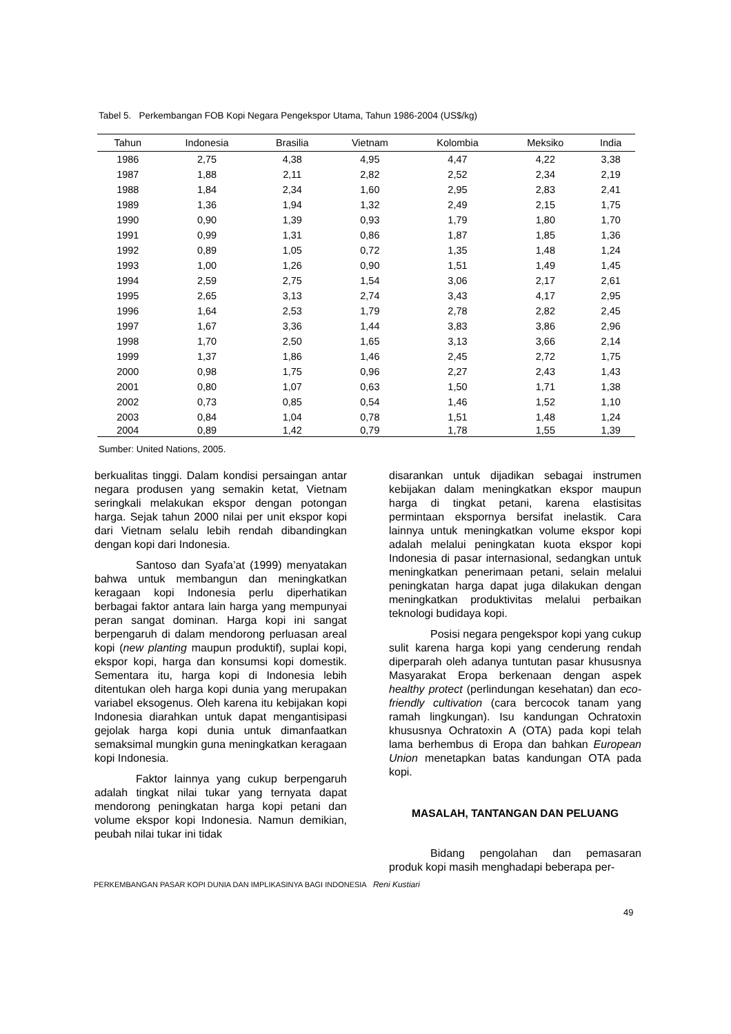Tabel 5. Perkembangan FOB Kopi Negara Pengekspor Utama, Tahun 1986-2004 (US$/kg)
| Tahun | Indonesia | Brasilia | Vietnam | Kolombia | Meksiko | India |
| --- | --- | --- | --- | --- | --- | --- |
| 1986 | 2,75 | 4,38 | 4,95 | 4,47 | 4,22 | 3,38 |
| 1987 | 1,88 | 2,11 | 2,82 | 2,52 | 2,34 | 2,19 |
| 1988 | 1,84 | 2,34 | 1,60 | 2,95 | 2,83 | 2,41 |
| 1989 | 1,36 | 1,94 | 1,32 | 2,49 | 2,15 | 1,75 |
| 1990 | 0,90 | 1,39 | 0,93 | 1,79 | 1,80 | 1,70 |
| 1991 | 0,99 | 1,31 | 0,86 | 1,87 | 1,85 | 1,36 |
| 1992 | 0,89 | 1,05 | 0,72 | 1,35 | 1,48 | 1,24 |
| 1993 | 1,00 | 1,26 | 0,90 | 1,51 | 1,49 | 1,45 |
| 1994 | 2,59 | 2,75 | 1,54 | 3,06 | 2,17 | 2,61 |
| 1995 | 2,65 | 3,13 | 2,74 | 3,43 | 4,17 | 2,95 |
| 1996 | 1,64 | 2,53 | 1,79 | 2,78 | 2,82 | 2,45 |
| 1997 | 1,67 | 3,36 | 1,44 | 3,83 | 3,86 | 2,96 |
| 1998 | 1,70 | 2,50 | 1,65 | 3,13 | 3,66 | 2,14 |
| 1999 | 1,37 | 1,86 | 1,46 | 2,45 | 2,72 | 1,75 |
| 2000 | 0,98 | 1,75 | 0,96 | 2,27 | 2,43 | 1,43 |
| 2001 | 0,80 | 1,07 | 0,63 | 1,50 | 1,71 | 1,38 |
| 2002 | 0,73 | 0,85 | 0,54 | 1,46 | 1,52 | 1,10 |
| 2003 | 0,84 | 1,04 | 0,78 | 1,51 | 1,48 | 1,24 |
| 2004 | 0,89 | 1,42 | 0,79 | 1,78 | 1,55 | 1,39 |
Sumber: United Nations, 2005.
berkualitas tinggi. Dalam kondisi persaingan antar negara produsen yang semakin ketat, Vietnam seringkali melakukan ekspor dengan potongan harga. Sejak tahun 2000 nilai per unit ekspor kopi dari Vietnam selalu lebih rendah dibandingkan dengan kopi dari Indonesia.
Santoso dan Syafa’at (1999) menyatakan bahwa untuk membangun dan meningkatkan keragaan kopi Indonesia perlu diperhatikan berbagai faktor antara lain harga yang mempunyai peran sangat dominan. Harga kopi ini sangat berpengaruh di dalam mendorong perluasan areal kopi (new planting maupun produktif), suplai kopi, ekspor kopi, harga dan konsumsi kopi domestik. Sementara itu, harga kopi di Indonesia lebih ditentukan oleh harga kopi dunia yang merupakan variabel eksogenus. Oleh karena itu kebijakan kopi Indonesia diarahkan untuk dapat mengantisipasi gejolak harga kopi dunia untuk dimanfaatkan semaksimal mungkin guna meningkatkan keragaan kopi Indonesia.
Faktor lainnya yang cukup berpengaruh adalah tingkat nilai tukar yang ternyata dapat mendorong peningkatan harga kopi petani dan volume ekspor kopi Indonesia. Namun demikian, peubah nilai tukar ini tidak
disarankan untuk dijadikan sebagai instrumen kebijakan dalam meningkatkan ekspor maupun harga di tingkat petani, karena elastisitas permintaan ekspornya bersifat inelastik. Cara lainnya untuk meningkatkan volume ekspor kopi adalah melalui peningkatan kuota ekspor kopi Indonesia di pasar internasional, sedangkan untuk meningkatkan penerimaan petani, selain melalui peningkatan harga dapat juga dilakukan dengan meningkatkan produktivitas melalui perbaikan teknologi budidaya kopi.
Posisi negara pengekspor kopi yang cukup sulit karena harga kopi yang cenderung rendah diperparah oleh adanya tuntutan pasar khususnya Masyarakat Eropa berkenaan dengan aspek healthy protect (perlindungan kesehatan) dan eco-friendly cultivation (cara bercocok tanam yang ramah lingkungan). Isu kandungan Ochratoxin khususnya Ochratoxin A (OTA) pada kopi telah lama berhembus di Eropa dan bahkan European Union menetapkan batas kandungan OTA pada kopi.
MASALAH, TANTANGAN DAN PELUANG
Bidang pengolahan dan pemasaran produk kopi masih menghadapi beberapa per-
PERKEMBANGAN PASAR KOPI DUNIA DAN IMPLIKASINYA BAGI INDONESIA Reni Kustiari
49